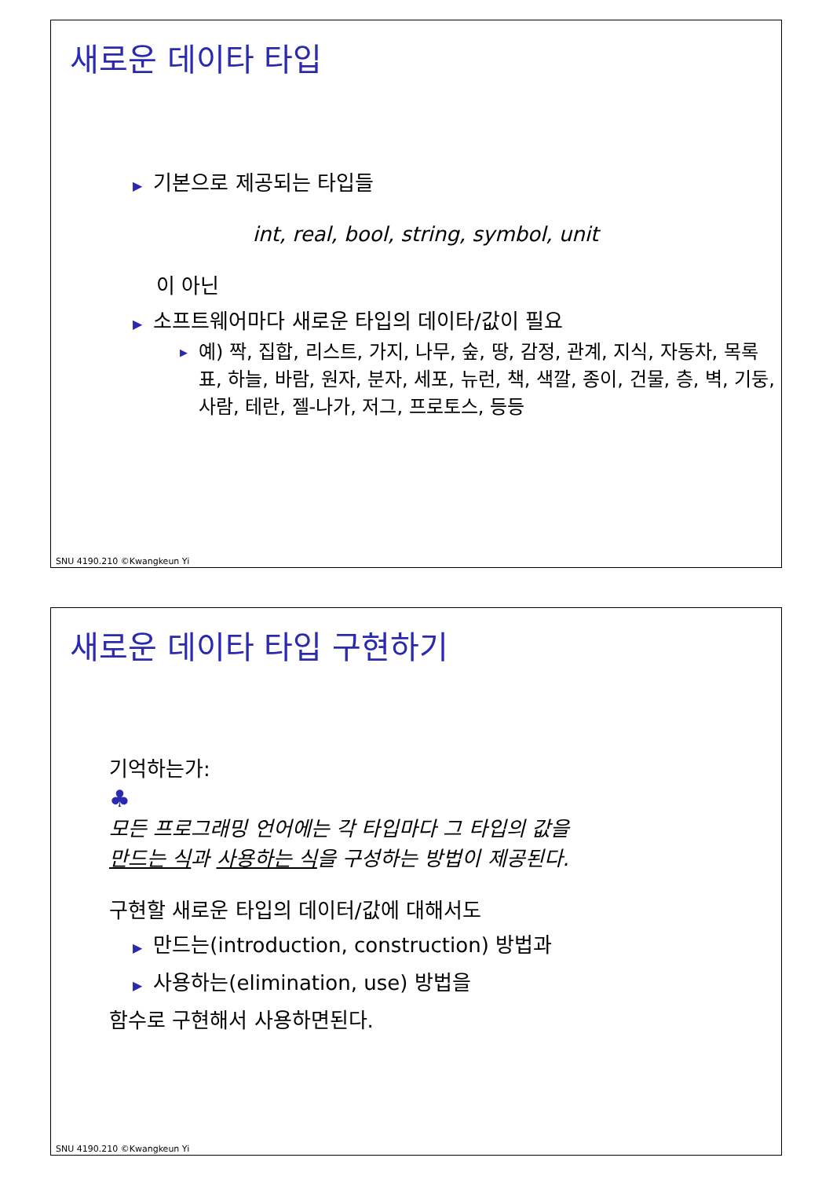새로운 데이타 타입
▶ 기본으로 제공되는 타입들
int, real, bool, string, symbol, unit
이 아닌
▶ 소프트웨어마다 새로운 타입의 데이타/값이 필요
▶ 예) 짝, 집합, 리스트, 가지, 나무, 숲, 땅, 감정, 관계, 지식, 자동차, 목록표, 하늘, 바람, 원자, 분자, 세포, 뉴런, 책, 색깔, 종이, 건물, 층, 벽, 기둥, 사람, 테란, 젤-나가, 저그, 프로토스, 등등
SNU 4190.210 ©Kwangkeun Yi
새로운 데이타 타입 구현하기
기억하는가:
♣
모든 프로그래밍 언어에는 각 타입마다 그 타입의 값을
만드는 식과 사용하는 식을 구성하는 방법이 제공된다.
구현할 새로운 타입의 데이터/값에 대해서도
▶ 만드는(introduction, construction) 방법과
▶ 사용하는(elimination, use) 방법을
함수로 구현해서 사용하면된다.
SNU 4190.210 ©Kwangkeun Yi